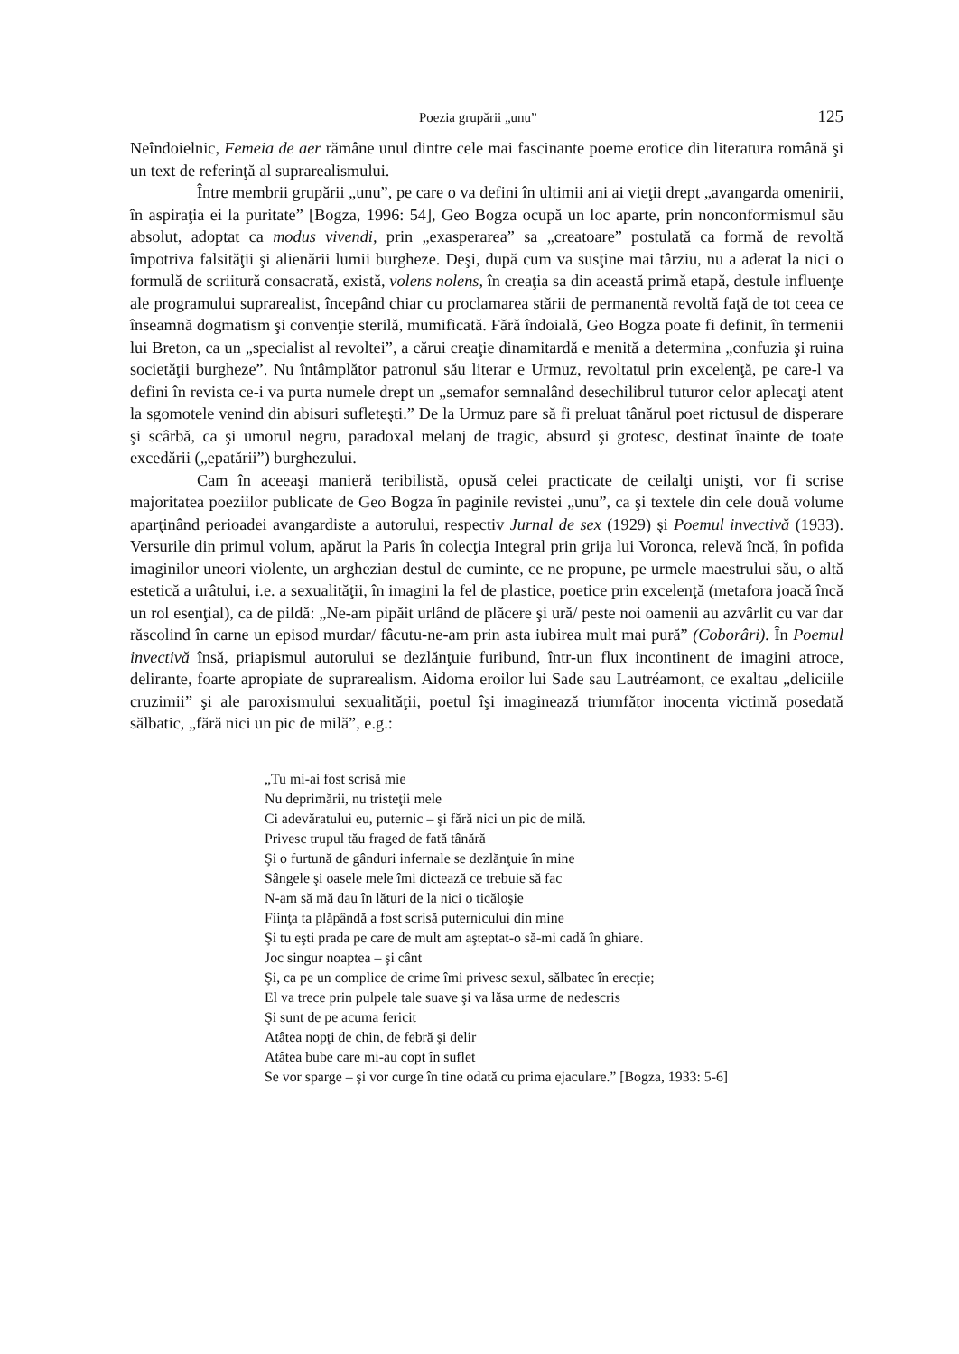Poezia grupării „unu” 125
Neîndoielnic, Femeia de aer rămâne unul dintre cele mai fascinante poeme erotice din literatura română şi un text de referinţă al suprarealismului.
Între membrii grupării „unu”, pe care o va defini în ultimii ani ai vieţii drept „avangarda omenirii, în aspiraţia ei la puritate” [Bogza, 1996: 54], Geo Bogza ocupă un loc aparte, prin nonconformismul său absolut, adoptat ca modus vivendi, prin „exasperarea” sa „creatoare” postulată ca formă de revoltă împotriva falsităţii şi alienării lumii burgheze. Deşi, după cum va susţine mai târziu, nu a aderat la nici o formulă de scriitură consacrată, există, volens nolens, în creaţia sa din această primă etapă, destule influenţe ale programului suprarealist, începând chiar cu proclamarea stării de permanentă revoltă faţă de tot ceea ce înseamnă dogmatism şi convenţie sterilă, mumificată. Fără îndoială, Geo Bogza poate fi definit, în termenii lui Breton, ca un „specialist al revoltei”, a cărui creaţie dinamitardă e menită a determina „confuzia şi ruina societăţii burgheze”. Nu întâmplător patronul său literar e Urmuz, revoltatul prin excelenţă, pe care-l va defini în revista ce-i va purta numele drept un „semafor semnalând desechilibrul tuturor celor aplecaţi atent la sgomotele venind din abisuri sufleteşti.” De la Urmuz pare să fi preluat tânărul poet rictusul de disperare şi scârbă, ca şi umorul negru, paradoxal melanj de tragic, absurd şi grotesc, destinat înainte de toate excedării („epatării”) burghezului.
Cam în aceeaşi manieră teribilistă, opusă celei practicate de ceilalţi unişti, vor fi scrise majoritatea poeziilor publicate de Geo Bogza în paginile revistei „unu”, ca şi textele din cele două volume aparţinând perioadei avangardiste a autorului, respectiv Jurnal de sex (1929) şi Poemul invectivă (1933). Versurile din primul volum, apărut la Paris în colecţia Integral prin grija lui Voronca, relevă încă, în pofida imaginilor uneori violente, un arghezian destul de cuminte, ce ne propune, pe urmele maestrului său, o altă estetică a urâtului, i.e. a sexualităţii, în imagini la fel de plastice, poetice prin excelenţă (metafora joacă încă un rol esenţial), ca de pildă: „Ne-am pipăit urlând de plăcere şi ură/ peste noi oamenii au azvârlit cu var dar răscolind în carne un episod murdar/ fâcutu-ne-am prin asta iubirea mult mai pură” (Coborâri). În Poemul invectivă însă, priapismul autorului se dezlănţuie furibund, într-un flux incontinent de imagini atroce, delirante, foarte apropiate de suprarealism. Aidoma eroilor lui Sade sau Lautréamont, ce exaltau „deliciile cruzimii” şi ale paroxismului sexualităţii, poetul îşi imaginează triumfător inocenta victimă posedată sălbatic, „fără nici un pic de milă”, e.g.:
„Tu mi-ai fost scrisă mie
Nu deprimării, nu tristeţii mele
Ci adevăratului eu, puternic – şi fără nici un pic de milă.
Privesc trupul tău fraged de fată tânără
Şi o furtună de gânduri infernale se dezlănţuie în mine
Sângele şi oasele mele îmi dictează ce trebuie să fac
N-am să mă dau în lături de la nici o ticăloşie
Fiinţa ta plăpândă a fost scrisă puternicului din mine
Şi tu eşti prada pe care de mult am aşteptat-o să-mi cadă în ghiare.
Joc singur noaptea – şi cânt
Şi, ca pe un complice de crime îmi privesc sexul, sălbatec în erecţie;
El va trece prin pulpele tale suave şi va lăsa urme de nedescris
Şi sunt de pe acuma fericit
Atâtea nopţi de chin, de febră şi delir
Atâtea bube care mi-au copt în suflet
Se vor sparge – şi vor curge în tine odată cu prima ejaculare.” [Bogza, 1933: 5-6]